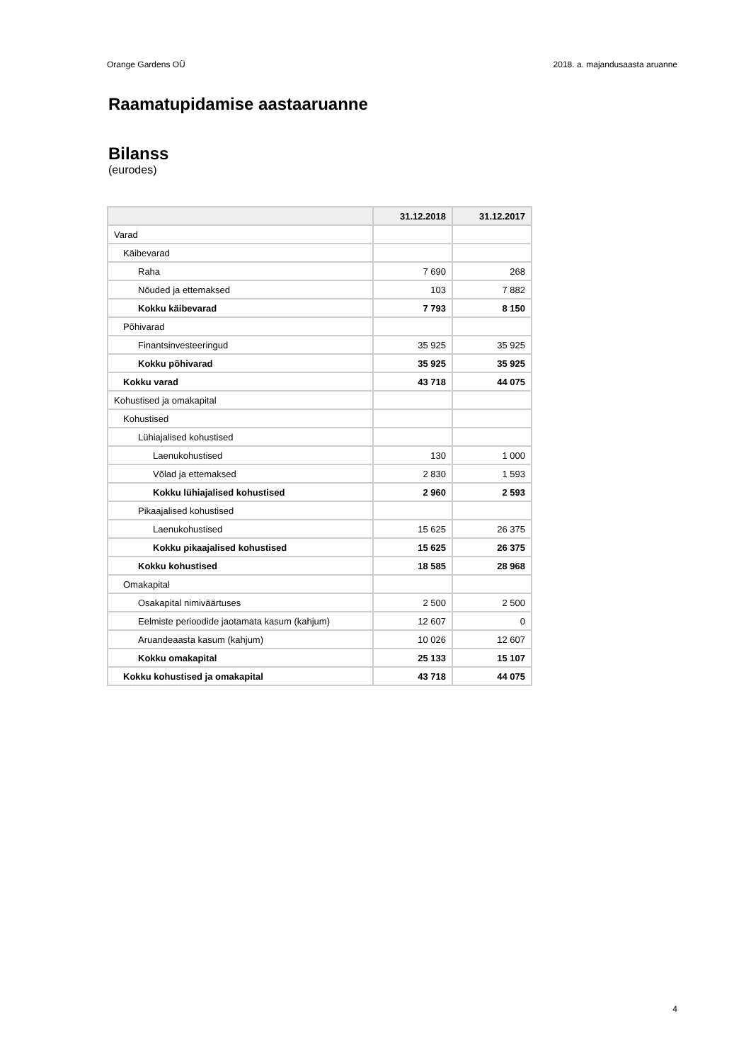Orange Gardens OÜ 2018. a. majandusaasta aruanne
Raamatupidamise aastaaruanne
Bilanss
(eurodes)
| | 31.12.2018 | 31.12.2017 |
| --- | --- | --- |
| Varad | | |
| Käibevarad | | |
| Raha | 7 690 | 268 |
| Nõuded ja ettemaksed | 103 | 7 882 |
| Kokku käibevarad | 7 793 | 8 150 |
| Põhivarad | | |
| Finantsinvesteeringud | 35 925 | 35 925 |
| Kokku põhivarad | 35 925 | 35 925 |
| Kokku varad | 43 718 | 44 075 |
| Kohustised ja omakapital | | |
| Kohustised | | |
| Lühiajalised kohustised | | |
| Laenukohustised | 130 | 1 000 |
| Võlad ja ettemaksed | 2 830 | 1 593 |
| Kokku lühiajalised kohustised | 2 960 | 2 593 |
| Pikaajalised kohustised | | |
| Laenukohustised | 15 625 | 26 375 |
| Kokku pikaajalised kohustised | 15 625 | 26 375 |
| Kokku kohustised | 18 585 | 28 968 |
| Omakapital | | |
| Osakapital nimiväärtuses | 2 500 | 2 500 |
| Eelmiste perioodide jaotamata kasum (kahjum) | 12 607 | 0 |
| Aruandeaasta kasum (kahjum) | 10 026 | 12 607 |
| Kokku omakapital | 25 133 | 15 107 |
| Kokku kohustised ja omakapital | 43 718 | 44 075 |
4